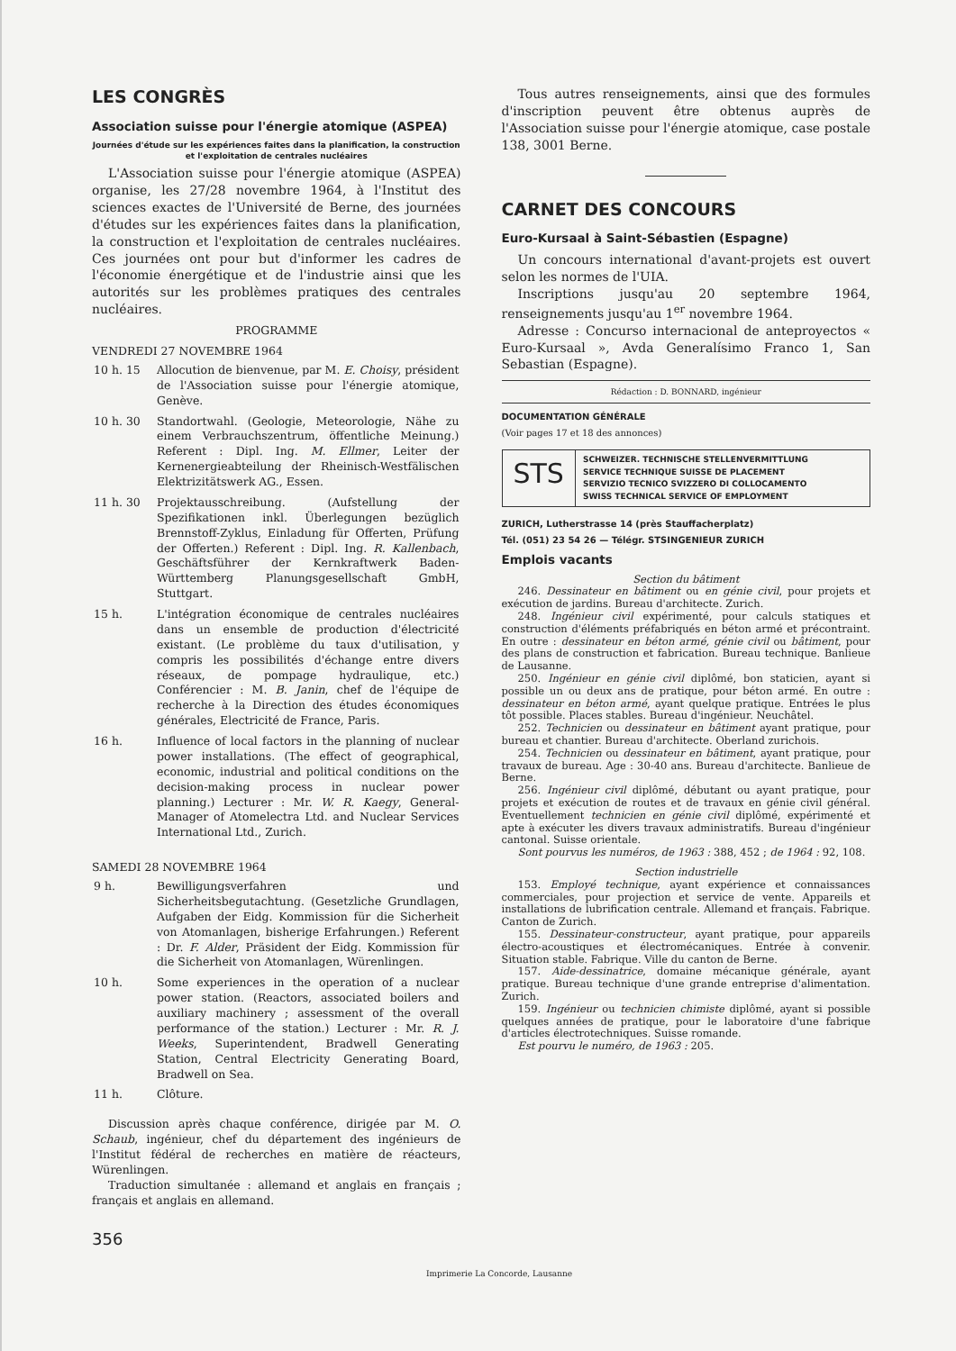LES CONGRÈS
Association suisse pour l'énergie atomique (ASPEA)
Journées d'étude sur les expériences faites dans la planification, la construction et l'exploitation de centrales nucléaires
L'Association suisse pour l'énergie atomique (ASPEA) organise, les 27/28 novembre 1964, à l'Institut des sciences exactes de l'Université de Berne, des journées d'études sur les expériences faites dans la planification, la construction et l'exploitation de centrales nucléaires. Ces journées ont pour but d'informer les cadres de l'économie énergétique et de l'industrie ainsi que les autorités sur les problèmes pratiques des centrales nucléaires.
PROGRAMME
VENDREDI 27 NOVEMBRE 1964
| 10 h. 15 | Allocution de bienvenue, par M. E. Choisy , président de l'Association suisse pour l'énergie atomique, Genève. |
| 10 h. 30 | Standortwahl. (Geologie, Meteorologie, Nähe zu einem Verbrauchszentrum, öffentliche Meinung.) Referent : Dipl. Ing. M. Ellmer , Leiter der Kernenergieabteilung der Rheinisch-Westfälischen Elektrizitätswerk AG., Essen. |
| 11 h. 30 | Projektausschreibung. (Aufstellung der Spezifikationen inkl. Überlegungen bezüglich Brennstoff-Zyklus, Einladung für Offerten, Prüfung der Offerten.) Referent : Dipl. Ing. R. Kallenbach , Geschäftsführer der Kernkraftwerk Baden-Württemberg Planungsgesellschaft GmbH, Stuttgart. |
| 15 h. | L'intégration économique de centrales nucléaires dans un ensemble de production d'électricité existant. (Le problème du taux d'utilisation, y compris les possibilités d'échange entre divers réseaux, de pompage hydraulique, etc.) Conférencier : M. B. Janin , chef de l'équipe de recherche à la Direction des études économiques générales, Electricité de France, Paris. |
| 16 h. | Influence of local factors in the planning of nuclear power installations. (The effect of geographical, economic, industrial and political conditions on the decision-making process in nuclear power planning.) Lecturer : Mr. W. R. Kaegy , General-Manager of Atomelectra Ltd. and Nuclear Services International Ltd., Zurich. |
SAMEDI 28 NOVEMBRE 1964
| 9 h. | Bewilligungsverfahren und Sicherheitsbegutachtung. (Gesetzliche Grundlagen, Aufgaben der Eidg. Kommission für die Sicherheit von Atomanlagen, bisherige Erfahrungen.) Referent : Dr. F. Alder , Präsident der Eidg. Kommission für die Sicherheit von Atomanlagen, Würenlingen. |
| 10 h. | Some experiences in the operation of a nuclear power station. (Reactors, associated boilers and auxiliary machinery ; assessment of the overall performance of the station.) Lecturer : Mr. R. J. Weeks , Superintendent, Bradwell Generating Station, Central Electricity Generating Board, Bradwell on Sea. |
| 11 h. | Clôture. |
Discussion après chaque conférence, dirigée par M. O. Schaub, ingénieur, chef du département des ingénieurs de l'Institut fédéral de recherches en matière de réacteurs, Würenlingen.
Traduction simultanée : allemand et anglais en français ; français et anglais en allemand.
356
Tous autres renseignements, ainsi que des formules d'inscription peuvent être obtenus auprès de l'Association suisse pour l'énergie atomique, case postale 138, 3001 Berne.
CARNET DES CONCOURS
Euro-Kursaal à Saint-Sébastien (Espagne)
Un concours international d'avant-projets est ouvert selon les normes de l'UIA.
Inscriptions jusqu'au 20 septembre 1964, renseignements jusqu'au 1<sup>er</sup> novembre 1964.
Adresse : Concurso internacional de anteproyectos « Euro-Kursaal », Avda Generalísimo Franco 1, San Sebastian (Espagne).
Rédaction : D. BONNARD, ingénieur
DOCUMENTATION GÉNÉRALE
(Voir pages 17 et 18 des annonces)
STS
SCHWEIZER. TECHNISCHE STELLENVERMITTLUNG
SERVICE TECHNIQUE SUISSE DE PLACEMENT
SERVIZIO TECNICO SVIZZERO DI COLLOCAMENTO
SWISS TECHNICAL SERVICE OF EMPLOYMENT
ZURICH, Lutherstrasse 14 (près Stauffacherplatz)
Tél. (051) 23 54 26 — Télégr. STSINGENIEUR ZURICH
Emplois vacants
Section du bâtiment
246. Dessinateur en bâtiment ou en génie civil, pour projets et exécution de jardins. Bureau d'architecte. Zurich.
248. Ingénieur civil expérimenté, pour calculs statiques et construction d'éléments préfabriqués en béton armé et précontraint. En outre : dessinateur en béton armé, génie civil ou bâtiment, pour des plans de construction et fabrication. Bureau technique. Banlieue de Lausanne.
250. Ingénieur en génie civil diplômé, bon staticien, ayant si possible un ou deux ans de pratique, pour béton armé. En outre : dessinateur en béton armé, ayant quelque pratique. Entrées le plus tôt possible. Places stables. Bureau d'ingénieur. Neuchâtel.
252. Technicien ou dessinateur en bâtiment ayant pratique, pour bureau et chantier. Bureau d'architecte. Oberland zurichois.
254. Technicien ou dessinateur en bâtiment, ayant pratique, pour travaux de bureau. Age : 30-40 ans. Bureau d'architecte. Banlieue de Berne.
256. Ingénieur civil diplômé, débutant ou ayant pratique, pour projets et exécution de routes et de travaux en génie civil général. Eventuellement technicien en génie civil diplômé, expérimenté et apte à exécuter les divers travaux administratifs. Bureau d'ingénieur cantonal. Suisse orientale.
Sont pourvus les numéros, de 1963 : 388, 452 ; de 1964 : 92, 108.
Section industrielle
153. Employé technique, ayant expérience et connaissances commerciales, pour projection et service de vente. Appareils et installations de lubrification centrale. Allemand et français. Fabrique. Canton de Zurich.
155. Dessinateur-constructeur, ayant pratique, pour appareils électro-acoustiques et électromécaniques. Entrée à convenir. Situation stable. Fabrique. Ville du canton de Berne.
157. Aide-dessinatrice, domaine mécanique générale, ayant pratique. Bureau technique d'une grande entreprise d'alimentation. Zurich.
159. Ingénieur ou technicien chimiste diplômé, ayant si possible quelques années de pratique, pour le laboratoire d'une fabrique d'articles électrotechniques. Suisse romande.
Est pourvu le numéro, de 1963 : 205.
Imprimerie La Concorde, Lausanne